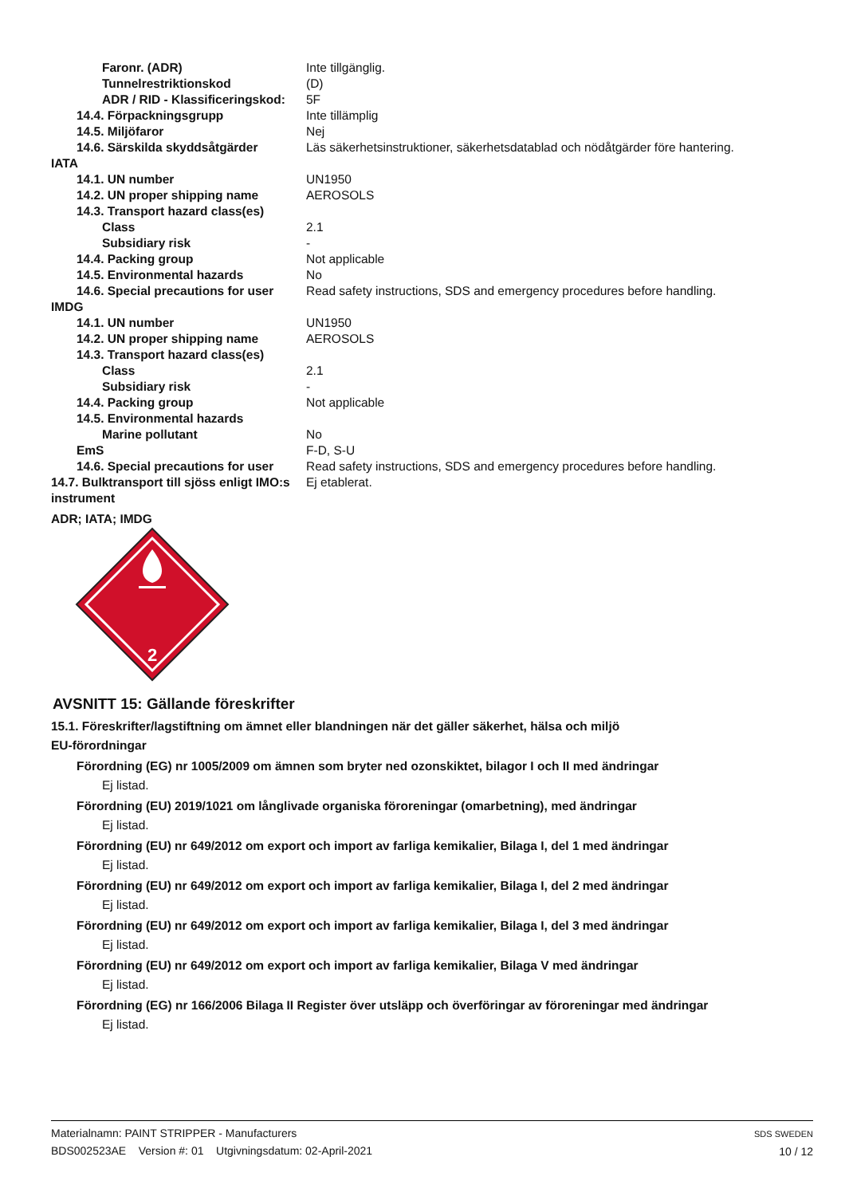| Faronr. (ADR) | Inte tillgänglig. |
| Tunnelrestriktionskod | (D) |
| ADR / RID - Klassificeringskod: | 5F |
| 14.4. Förpackningsgrupp | Inte tillämplig |
| 14.5. Miljöfaror | Nej |
| 14.6. Särskilda skyddsåtgärder | Läs säkerhetsinstruktioner, säkerhetsdatablad och nödåtgärder före hantering. |
| IATA | |
| 14.1. UN number | UN1950 |
| 14.2. UN proper shipping name | AEROSOLS |
| 14.3. Transport hazard class(es) | |
| Class | 2.1 |
| Subsidiary risk | - |
| 14.4. Packing group | Not applicable |
| 14.5. Environmental hazards | No |
| 14.6. Special precautions for user | Read safety instructions, SDS and emergency procedures before handling. |
| IMDG | |
| 14.1. UN number | UN1950 |
| 14.2. UN proper shipping name | AEROSOLS |
| 14.3. Transport hazard class(es) | |
| Class | 2.1 |
| Subsidiary risk | - |
| 14.4. Packing group | Not applicable |
| 14.5. Environmental hazards | |
| Marine pollutant | No |
| EmS | F-D, S-U |
| 14.6. Special precautions for user | Read safety instructions, SDS and emergency procedures before handling. |
| 14.7. Bulktransport till sjöss enligt IMO:s instrument | Ej etablerat. |
ADR; IATA; IMDG
2
AVSNITT 15: Gällande föreskrifter
15.1. Föreskrifter/lagstiftning om ämnet eller blandningen när det gäller säkerhet, hälsa och miljö
EU-förordningar
Förordning (EG) nr 1005/2009 om ämnen som bryter ned ozonskiktet, bilagor I och II med ändringar
Ej listad.
Förordning (EU) 2019/1021 om långlivade organiska föroreningar (omarbetning), med ändringar
Ej listad.
Förordning (EU) nr 649/2012 om export och import av farliga kemikalier, Bilaga I, del 1 med ändringar
Ej listad.
Förordning (EU) nr 649/2012 om export och import av farliga kemikalier, Bilaga I, del 2 med ändringar
Ej listad.
Förordning (EU) nr 649/2012 om export och import av farliga kemikalier, Bilaga I, del 3 med ändringar
Ej listad.
Förordning (EU) nr 649/2012 om export och import av farliga kemikalier, Bilaga V med ändringar
Ej listad.
Förordning (EG) nr 166/2006 Bilaga II Register över utsläpp och överföringar av föroreningar med ändringar
Ej listad.
Materialnamn: PAINT STRIPPER - Manufacturers
BDS002523AE Version #: 01 Utgivningsdatum: 02-April-2021
SDS SWEDEN
10 / 12